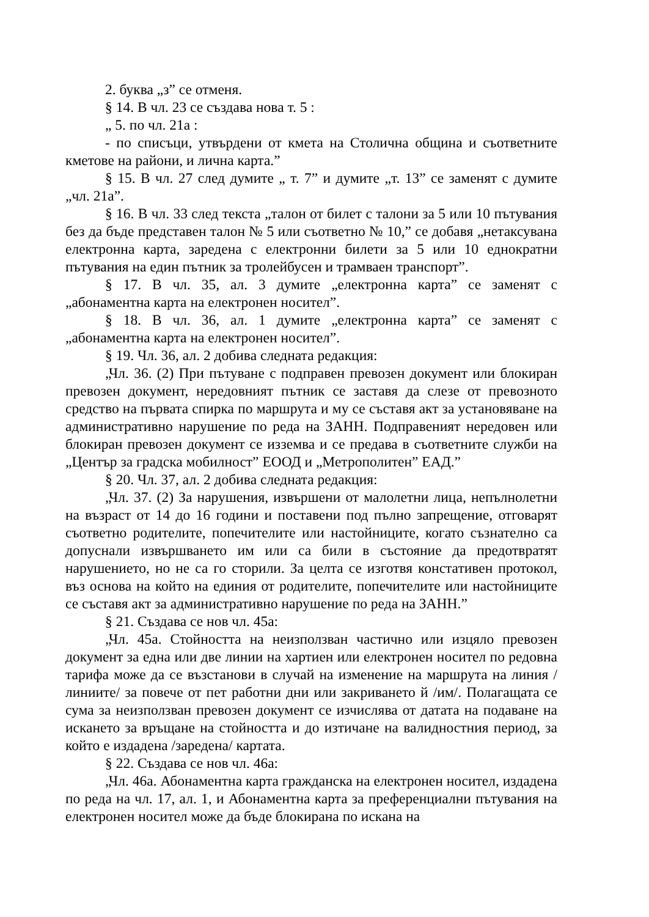2. буква „з” се отменя.
§ 14. В чл. 23 се създава нова т. 5 :
„ 5. по чл. 21а :
- по списъци, утвърдени от кмета на Столична община и съответните кметове на райони, и лична карта.”
§ 15. В чл. 27 след думите „ т. 7” и думите „т. 13” се заменят с думите „чл. 21а”.
§ 16. В чл. 33 след текста „талон от билет с талони за 5 или 10 пътувания без да бъде представен талон № 5 или съответно № 10,” се добавя „нетаксувана електронна карта, заредена с електронни билети за 5 или 10 еднократни пътувания на един пътник за тролейбусен и трамваен транспорт”.
§ 17. В чл. 35, ал. 3 думите „електронна карта” се заменят с „абонаментна карта на електронен носител”.
§ 18. В чл. 36, ал. 1 думите „електронна карта” се заменят с „абонаментна карта на електронен носител”.
§ 19. Чл. 36, ал. 2 добива следната редакция:
„Чл. 36. (2) При пътуване с подправен превозен документ или блокиран превозен документ, нередовният пътник се заставя да слезе от превозното средство на първата спирка по маршрута и му се съставя акт за установяване на административно нарушение по реда на ЗАНН. Подправеният нередовен или блокиран превозен документ се изземва и се предава в съответните служби на „Център за градска мобилност” ЕООД и „Метрополитен” ЕАД.”
§ 20. Чл. 37, ал. 2 добива следната редакция:
„Чл. 37. (2) За нарушения, извършени от малолетни лица, непълнолетни на възраст от 14 до 16 години и поставени под пълно запрещение, отговарят съответно родителите, попечителите или настойниците, когато съзнателно са допуснали извършването им или са били в състояние да предотвратят нарушението, но не са го сторили. За целта се изготвя констативен протокол, въз основа на който на единия от родителите, попечителите или настойниците се съставя акт за административно нарушение по реда на ЗАНН.”
§ 21. Създава се нов чл. 45а:
„Чл. 45а. Стойността на неизползван частично или изцяло превозен документ за една или две линии на хартиен или електронен носител по редовна тарифа може да се възстанови в случай на изменение на маршрута на линия /линиите/ за повече от пет работни дни или закриването й /им/. Полагащата се сума за неизползван превозен документ се изчислява от датата на подаване на искането за връщане на стойността и до изтичане на валидностния период, за който е издадена /заредена/ картата.
§ 22. Създава се нов чл. 46а:
„Чл. 46а. Абонаментна карта гражданска на електронен носител, издадена по реда на чл. 17, ал. 1, и Абонаментна карта за преференциални пътувания на електронен носител може да бъде блокирана по искана на